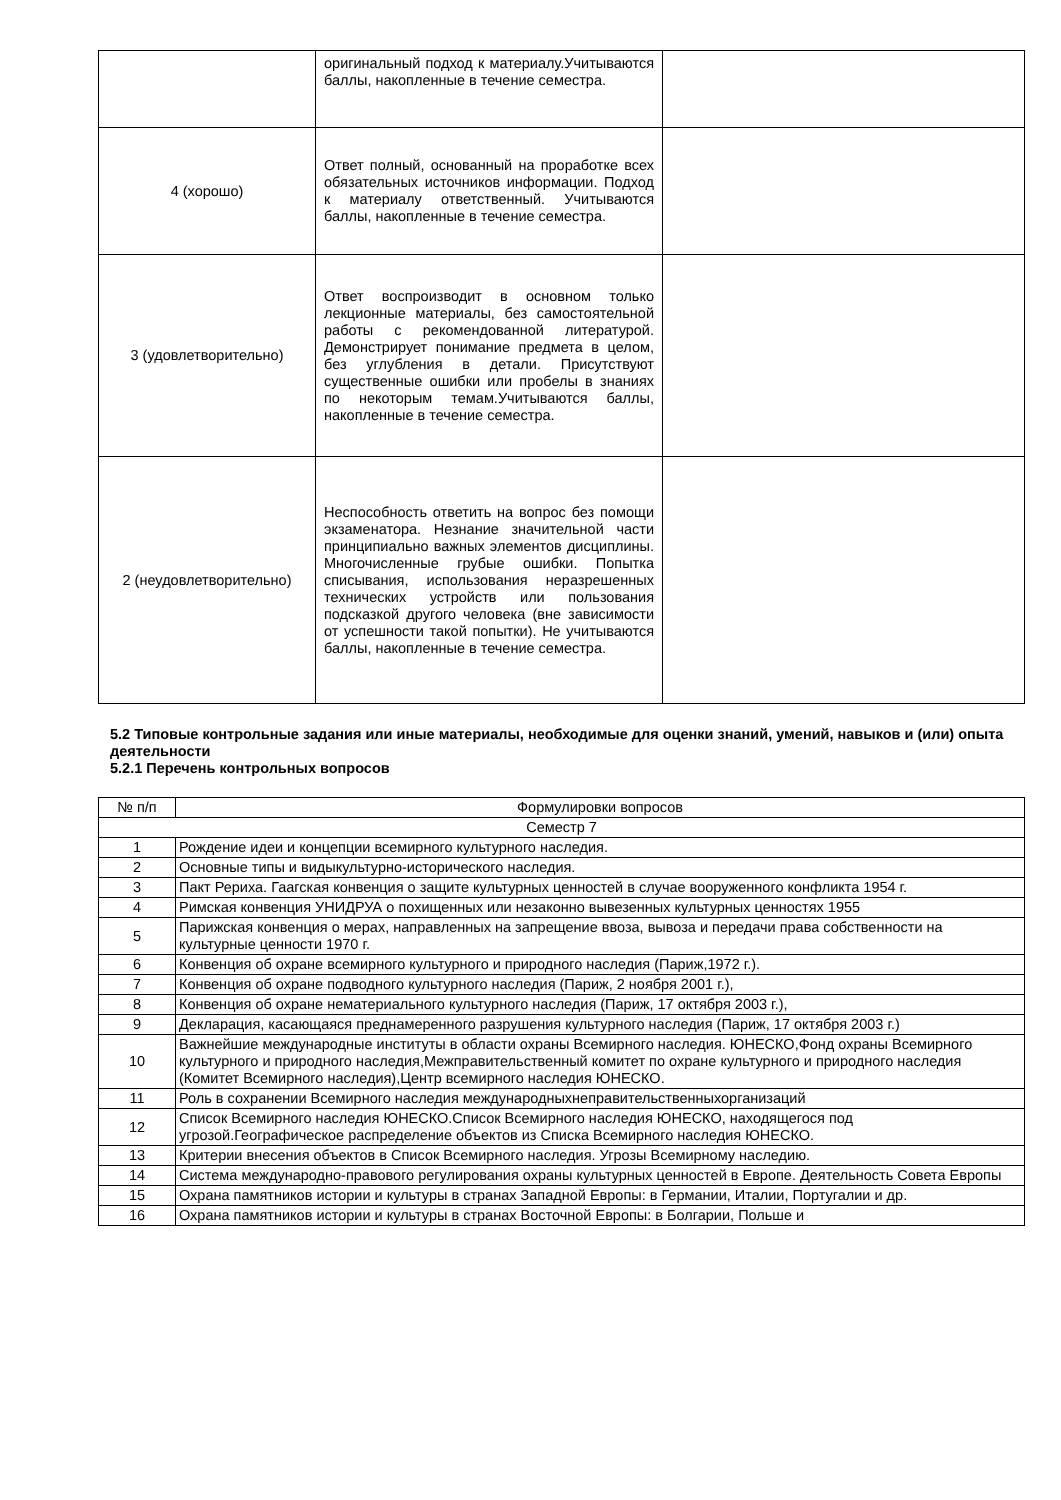| | оригинальный подход к материалу.Учитываются баллы, накопленные в течение семестра. | |
| 4 (хорошо) | Ответ полный, основанный на проработке всех обязательных источников информации. Подход к материалу ответственный. Учитываются баллы, накопленные в течение семестра. | |
| 3 (удовлетворительно) | Ответ воспроизводит в основном только лекционные материалы, без самостоятельной работы с рекомендованной литературой. Демонстрирует понимание предмета в целом, без углубления в детали. Присутствуют существенные ошибки или пробелы в знаниях по некоторым темам.Учитываются баллы, накопленные в течение семестра. | |
| 2 (неудовлетворительно) | Неспособность ответить на вопрос без помощи экзаменатора. Незнание значительной части принципиально важных элементов дисциплины. Многочисленные грубые ошибки. Попытка списывания, использования неразрешенных технических устройств или пользования подсказкой другого человека (вне зависимости от успешности такой попытки). Не учитываются баллы, накопленные в течение семестра. | |
5.2 Типовые контрольные задания или иные материалы, необходимые для оценки знаний, умений, навыков и (или) опыта деятельности
5.2.1 Перечень контрольных вопросов
| № п/п | Формулировки вопросов |
| --- | --- |
| Семестр 7 | |
| 1 | Рождение идеи и концепции всемирного культурного наследия. |
| 2 | Основные типы и видыкультурно-исторического наследия. |
| 3 | Пакт Рериха. Гаагская конвенция о защите культурных ценностей в случае вооруженного конфликта 1954 г. |
| 4 | Римская конвенция УНИДРУА о похищенных или незаконно вывезенных культурных ценностях 1955 |
| 5 | Парижская конвенция о мерах, направленных на запрещение ввоза, вывоза и передачи права собственности на культурные ценности 1970 г. |
| 6 | Конвенция об охране всемирного культурного и природного наследия (Париж,1972 г.). |
| 7 | Конвенция об охране подводного культурного наследия (Париж, 2 ноября 2001 г.), |
| 8 | Конвенция об охране нематериального культурного наследия (Париж, 17 октября 2003 г.), |
| 9 | Декларация, касающаяся преднамеренного разрушения культурного наследия (Париж, 17 октября 2003 г.) |
| 10 | Важнейшие международные институты в области охраны Всемирного наследия. ЮНЕСКО,Фонд охраны Всемирного культурного и природного наследия,Межправительственный комитет по охране культурного и природного наследия (Комитет Всемирного наследия),Центр всемирного наследия ЮНЕСКО. |
| 11 | Роль в сохранении Всемирного наследия международныхнеправительственныхорганизаций |
| 12 | Список Всемирного наследия ЮНЕСКО.Список Всемирного наследия ЮНЕСКО, находящегося под угрозой.Географическое распределение объектов из Списка Всемирного наследия ЮНЕСКО. |
| 13 | Критерии внесения объектов в Список Всемирного наследия. Угрозы Всемирному наследию. |
| 14 | Система международно-правового регулирования охраны культурных ценностей в Европе. Деятельность Совета Европы |
| 15 | Охрана памятников истории и культуры в странах Западной Европы: в Германии, Италии, Португалии и др. |
| 16 | Охрана памятников истории и культуры в странах Восточной Европы: в Болгарии, Польше и |